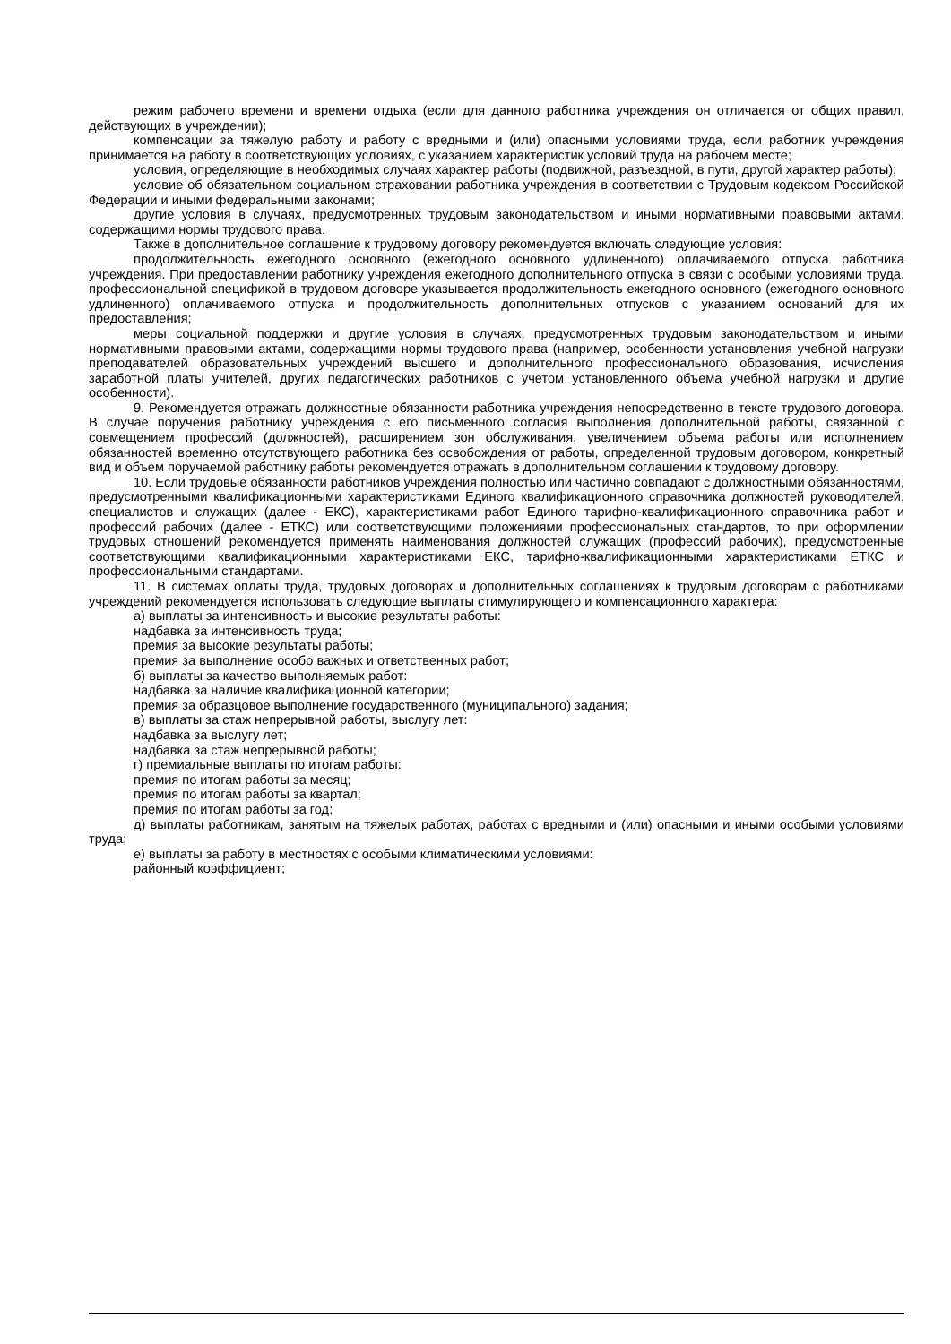режим рабочего времени и времени отдыха (если для данного работника учреждения он отличается от общих правил, действующих в учреждении);
компенсации за тяжелую работу и работу с вредными и (или) опасными условиями труда, если работник учреждения принимается на работу в соответствующих условиях, с указанием характеристик условий труда на рабочем месте;
условия, определяющие в необходимых случаях характер работы (подвижной, разъездной, в пути, другой характер работы);
условие об обязательном социальном страховании работника учреждения в соответствии с Трудовым кодексом Российской Федерации и иными федеральными законами;
другие условия в случаях, предусмотренных трудовым законодательством и иными нормативными правовыми актами, содержащими нормы трудового права.
Также в дополнительное соглашение к трудовому договору рекомендуется включать следующие условия:
продолжительность ежегодного основного (ежегодного основного удлиненного) оплачиваемого отпуска работника учреждения. При предоставлении работнику учреждения ежегодного дополнительного отпуска в связи с особыми условиями труда, профессиональной спецификой в трудовом договоре указывается продолжительность ежегодного основного (ежегодного основного удлиненного) оплачиваемого отпуска и продолжительность дополнительных отпусков с указанием оснований для их предоставления;
меры социальной поддержки и другие условия в случаях, предусмотренных трудовым законодательством и иными нормативными правовыми актами, содержащими нормы трудового права (например, особенности установления учебной нагрузки преподавателей образовательных учреждений высшего и дополнительного профессионального образования, исчисления заработной платы учителей, других педагогических работников с учетом установленного объема учебной нагрузки и другие особенности).
9. Рекомендуется отражать должностные обязанности работника учреждения непосредственно в тексте трудового договора. В случае поручения работнику учреждения с его письменного согласия выполнения дополнительной работы, связанной с совмещением профессий (должностей), расширением зон обслуживания, увеличением объема работы или исполнением обязанностей временно отсутствующего работника без освобождения от работы, определенной трудовым договором, конкретный вид и объем поручаемой работнику работы рекомендуется отражать в дополнительном соглашении к трудовому договору.
10. Если трудовые обязанности работников учреждения полностью или частично совпадают с должностными обязанностями, предусмотренными квалификационными характеристиками Единого квалификационного справочника должностей руководителей, специалистов и служащих (далее - ЕКС), характеристиками работ Единого тарифно-квалификационного справочника работ и профессий рабочих (далее - ЕТКС) или соответствующими положениями профессиональных стандартов, то при оформлении трудовых отношений рекомендуется применять наименования должностей служащих (профессий рабочих), предусмотренные соответствующими квалификационными характеристиками ЕКС, тарифно-квалификационными характеристиками ЕТКС и профессиональными стандартами.
11. В системах оплаты труда, трудовых договорах и дополнительных соглашениях к трудовым договорам с работниками учреждений рекомендуется использовать следующие выплаты стимулирующего и компенсационного характера:
а) выплаты за интенсивность и высокие результаты работы:
надбавка за интенсивность труда;
премия за высокие результаты работы;
премия за выполнение особо важных и ответственных работ;
б) выплаты за качество выполняемых работ:
надбавка за наличие квалификационной категории;
премия за образцовое выполнение государственного (муниципального) задания;
в) выплаты за стаж непрерывной работы, выслугу лет:
надбавка за выслугу лет;
надбавка за стаж непрерывной работы;
г) премиальные выплаты по итогам работы:
премия по итогам работы за месяц;
премия по итогам работы за квартал;
премия по итогам работы за год;
д) выплаты работникам, занятым на тяжелых работах, работах с вредными и (или) опасными и иными особыми условиями труда;
е) выплаты за работу в местностях с особыми климатическими условиями:
районный коэффициент;